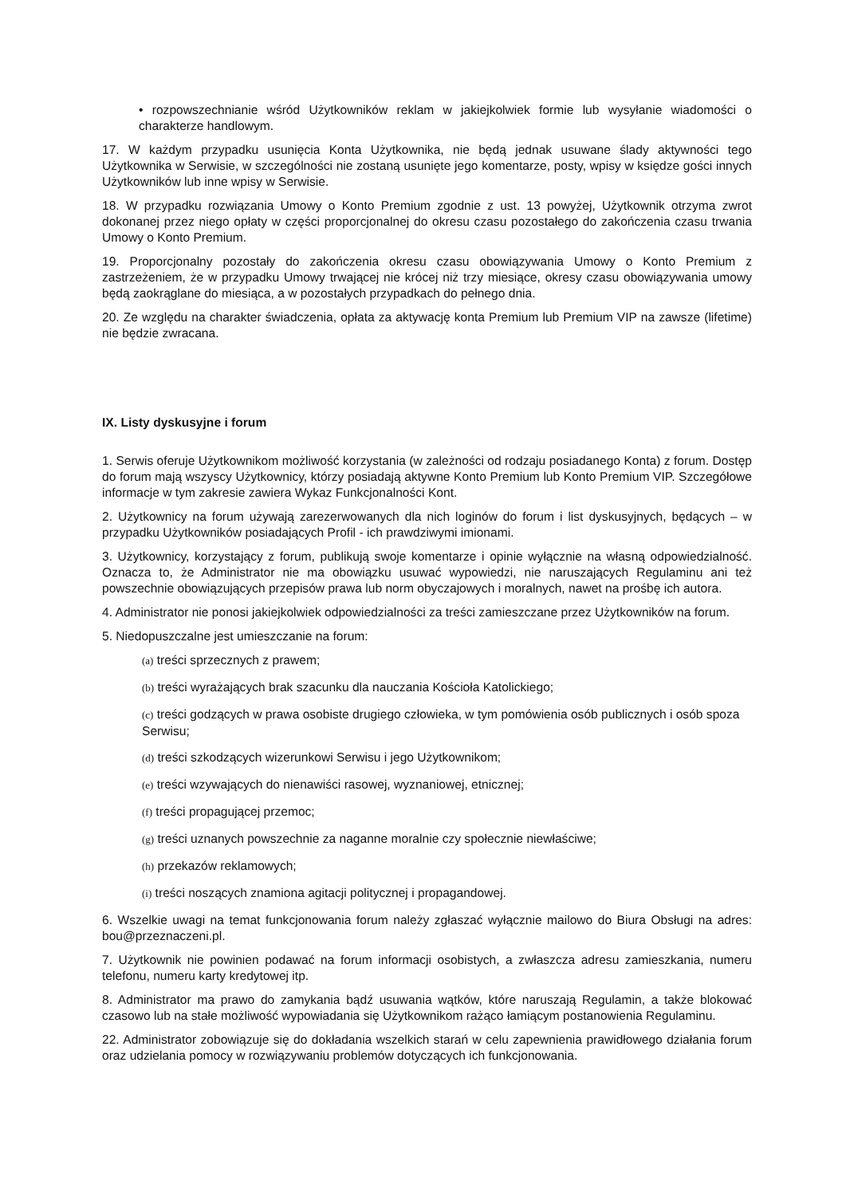• rozpowszechnianie wśród Użytkowników reklam w jakiejkolwiek formie lub wysyłanie wiadomości o charakterze handlowym.
17. W każdym przypadku usunięcia Konta Użytkownika, nie będą jednak usuwane ślady aktywności tego Użytkownika w Serwisie, w szczególności nie zostaną usunięte jego komentarze, posty, wpisy w księdze gości innych Użytkowników lub inne wpisy w Serwisie.
18. W przypadku rozwiązania Umowy o Konto Premium zgodnie z ust. 13 powyżej, Użytkownik otrzyma zwrot dokonanej przez niego opłaty w części proporcjonalnej do okresu czasu pozostałego do zakończenia czasu trwania Umowy o Konto Premium.
19. Proporcjonalny pozostały do zakończenia okresu czasu obowiązywania Umowy o Konto Premium z zastrzeżeniem, że w przypadku Umowy trwającej nie krócej niż trzy miesiące, okresy czasu obowiązywania umowy będą zaokrąglane do miesiąca, a w pozostałych przypadkach do pełnego dnia.
20. Ze względu na charakter świadczenia, opłata za aktywację konta Premium lub Premium VIP na zawsze (lifetime) nie będzie zwracana.
IX. Listy dyskusyjne i forum
1. Serwis oferuje Użytkownikom możliwość korzystania (w zależności od rodzaju posiadanego Konta) z forum. Dostęp do forum mają wszyscy Użytkownicy, którzy posiadają aktywne Konto Premium lub Konto Premium VIP. Szczegółowe informacje w tym zakresie zawiera Wykaz Funkcjonalności Kont.
2. Użytkownicy na forum używają zarezerwowanych dla nich loginów do forum i list dyskusyjnych, będących – w przypadku Użytkowników posiadających Profil - ich prawdziwymi imionami.
3. Użytkownicy, korzystający z forum, publikują swoje komentarze i opinie wyłącznie na własną odpowiedzialność. Oznacza to, że Administrator nie ma obowiązku usuwać wypowiedzi, nie naruszających Regulaminu ani też powszechnie obowiązujących przepisów prawa lub norm obyczajowych i moralnych, nawet na prośbę ich autora.
4. Administrator nie ponosi jakiejkolwiek odpowiedzialności za treści zamieszczane przez Użytkowników na forum.
5. Niedopuszczalne jest umieszczanie na forum:
(a) treści sprzecznych z prawem;
(b) treści wyrażających brak szacunku dla nauczania Kościoła Katolickiego;
(c) treści godzących w prawa osobiste drugiego człowieka, w tym pomówienia osób publicznych i osób spoza Serwisu;
(d) treści szkodzących wizerunkowi Serwisu i jego Użytkownikom;
(e) treści wzywających do nienawiści rasowej, wyznaniowej, etnicznej;
(f) treści propagującej przemoc;
(g) treści uznanych powszechnie za naganne moralnie czy społecznie niewłaściwe;
(h) przekazów reklamowych;
(i) treści noszących znamiona agitacji politycznej i propagandowej.
6. Wszelkie uwagi na temat funkcjonowania forum należy zgłaszać wyłącznie mailowo do Biura Obsługi na adres: bou@przeznaczeni.pl.
7. Użytkownik nie powinien podawać na forum informacji osobistych, a zwłaszcza adresu zamieszkania, numeru telefonu, numeru karty kredytowej itp.
8. Administrator ma prawo do zamykania bądź usuwania wątków, które naruszają Regulamin, a także blokować czasowo lub na stałe możliwość wypowiadania się Użytkownikom rażąco łamiącym postanowienia Regulaminu.
22. Administrator zobowiązuje się do dokładania wszelkich starań w celu zapewnienia prawidłowego działania forum oraz udzielania pomocy w rozwiązywaniu problemów dotyczących ich funkcjonowania.